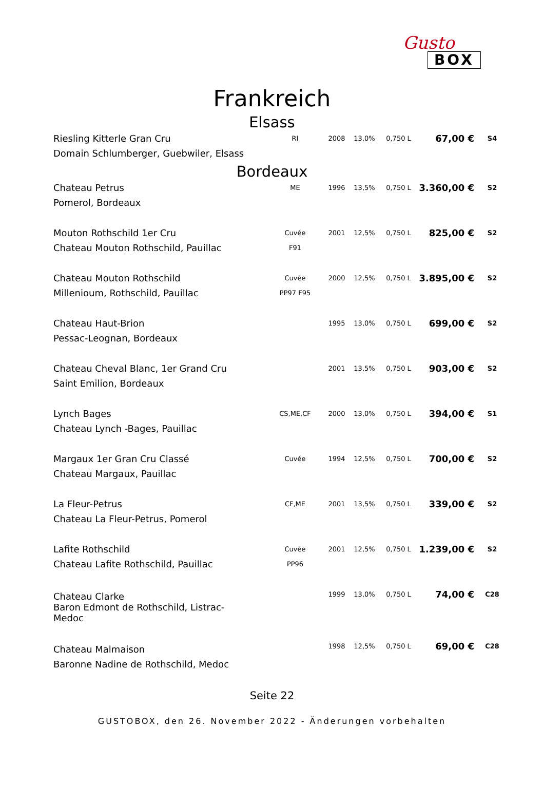Gusto
BOX
Frankreich
Elsass
| Riesling Kitterle Gran Cru | RI | 2008 | 13,0% | 0,750 L | 67,00 € | S4 |
| Domain Schlumberger, Guebwiler, Elsass | | | | | | |
Bordeaux
| Chateau Petrus | ME | 1996 | 13,5% | 0,750 L | 3.360,00 € | S2 |
| Pomerol, Bordeaux | | | | | | |
| Mouton Rothschild 1er Cru | Cuvée | 2001 | 12,5% | 0,750 L | 825,00 € | S2 |
| Chateau Mouton Rothschild, Pauillac | F91 | | | | | |
| Chateau Mouton Rothschild | Cuvée | 2000 | 12,5% | 0,750 L | 3.895,00 € | S2 |
| Millenioum, Rothschild, Pauillac | PP97 F95 | | | | | |
| Chateau Haut-Brion | | 1995 | 13,0% | 0,750 L | 699,00 € | S2 |
| Pessac-Leognan, Bordeaux | | | | | | |
| Chateau Cheval Blanc, 1er Grand Cru | | 2001 | 13,5% | 0,750 L | 903,00 € | S2 |
| Saint Emilion, Bordeaux | | | | | | |
| Lynch Bages | CS,ME,CF | 2000 | 13,0% | 0,750 L | 394,00 € | S1 |
| Chateau Lynch -Bages, Pauillac | | | | | | |
| Margaux 1er Gran Cru Classé | Cuvée | 1994 | 12,5% | 0,750 L | 700,00 € | S2 |
| Chateau Margaux, Pauillac | | | | | | |
| La Fleur-Petrus | CF,ME | 2001 | 13,5% | 0,750 L | 339,00 € | S2 |
| Chateau La Fleur-Petrus, Pomerol | | | | | | |
| Lafite Rothschild | Cuvée | 2001 | 12,5% | 0,750 L | 1.239,00 € | S2 |
| Chateau Lafite Rothschild, Pauillac | PP96 | | | | | |
| Chateau Clarke Baron Edmont de Rothschild, Listrac- Medoc | | 1999 | 13,0% | 0,750 L | 74,00 € | C28 |
| Chateau Malmaison | | 1998 | 12,5% | 0,750 L | 69,00 € | C28 |
| Baronne Nadine de Rothschild, Medoc | | | | | | |
Seite 22
GUSTOBOX, den 26. November 2022 - Änderungen vorbehalten